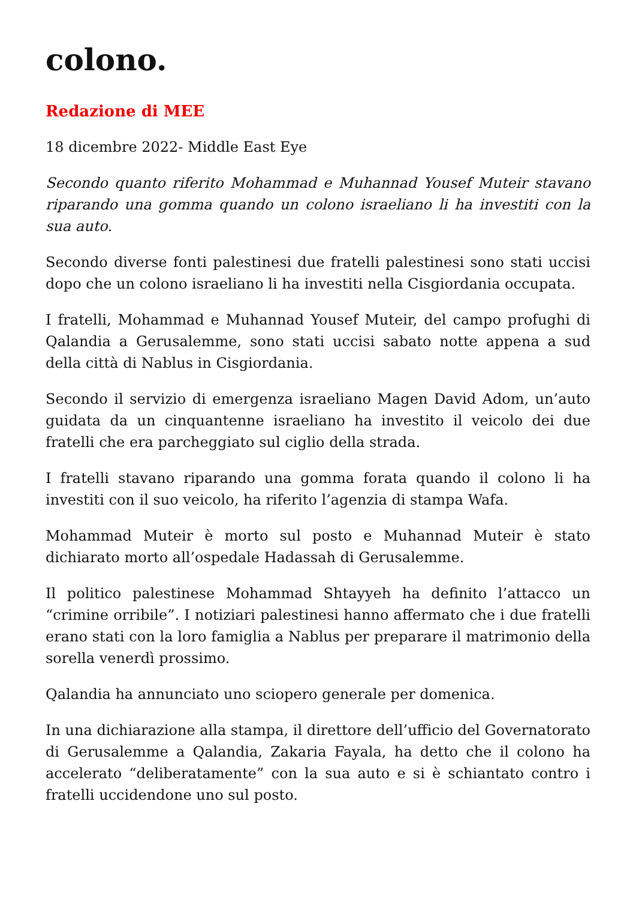colono.
Redazione di MEE
18 dicembre 2022- Middle East Eye
Secondo quanto riferito Mohammad e Muhannad Yousef Muteir stavano riparando una gomma quando un colono israeliano li ha investiti con la sua auto.
Secondo diverse fonti palestinesi due fratelli palestinesi sono stati uccisi dopo che un colono israeliano li ha investiti nella Cisgiordania occupata.
I fratelli, Mohammad e Muhannad Yousef Muteir, del campo profughi di Qalandia a Gerusalemme, sono stati uccisi sabato notte appena a sud della città di Nablus in Cisgiordania.
Secondo il servizio di emergenza israeliano Magen David Adom, un’auto guidata da un cinquantenne israeliano ha investito il veicolo dei due fratelli che era parcheggiato sul ciglio della strada.
I fratelli stavano riparando una gomma forata quando il colono li ha investiti con il suo veicolo, ha riferito l’agenzia di stampa Wafa.
Mohammad Muteir è morto sul posto e Muhannad Muteir è stato dichiarato morto all’ospedale Hadassah di Gerusalemme.
Il politico palestinese Mohammad Shtayyeh ha definito l’attacco un “crimine orribile”. I notiziari palestinesi hanno affermato che i due fratelli erano stati con la loro famiglia a Nablus per preparare il matrimonio della sorella venerdì prossimo.
Qalandia ha annunciato uno sciopero generale per domenica.
In una dichiarazione alla stampa, il direttore dell’ufficio del Governatorato di Gerusalemme a Qalandia, Zakaria Fayala, ha detto che il colono ha accelerato “deliberatamente” con la sua auto e si è schiantato contro i fratelli uccidendone uno sul posto.